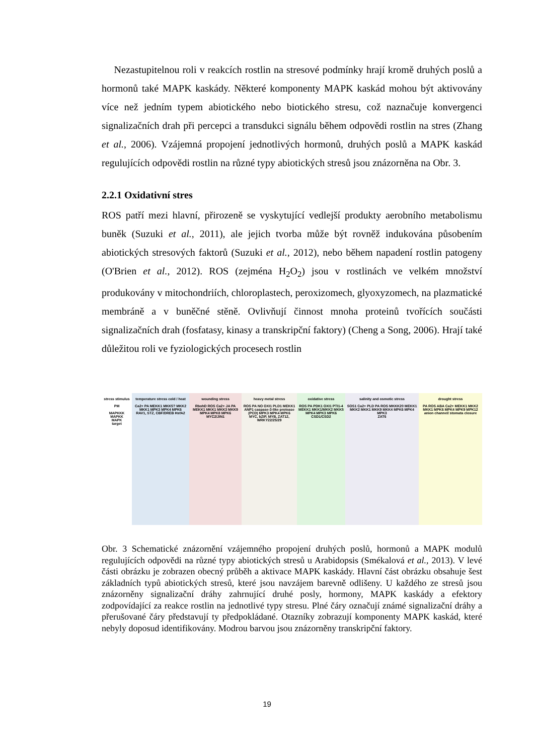Nezastupitelnou roli v reakcích rostlin na stresové podmínky hrají kromě druhých poslů a hormonů také MAPK kaskády. Některé komponenty MAPK kaskád mohou být aktivovány více než jedním typem abiotického nebo biotického stresu, což naznačuje konvergenci signalizačních drah při percepci a transdukci signálu během odpovědi rostlin na stres (Zhang et al., 2006). Vzájemná propojení jednotlivých hormonů, druhých poslů a MAPK kaskád regulujících odpovědi rostlin na různé typy abiotických stresů jsou znázorněna na Obr. 3.
2.2.1 Oxidativní stres
ROS patří mezi hlavní, přirozeně se vyskytující vedlejší produkty aerobního metabolismu buněk (Suzuki et al., 2011), ale jejich tvorba může být rovněž indukována působením abiotických stresových faktorů (Suzuki et al., 2012), nebo během napadení rostlin patogeny (O'Brien et al., 2012). ROS (zejména H<sub>2</sub>O<sub>2</sub>) jsou v rostlinách ve velkém množství produkovány v mitochondriích, chloroplastech, peroxizomech, glyoxyzomech, na plazmatické membráně a v buněčné stěně. Ovlivňují činnost mnoha proteinů tvořících součásti signalizačních drah (fosfatasy, kinasy a transkripční faktory) (Cheng a Song, 2006). Hrají také důležitou roli ve fyziologických procesech rostlin
stress stimulus
PM
MAPKKK
MAPKK
MAPK
target
temperature stress cold / heat
Ca2+ PA MEKK1 MKK5? MKK2 MKK1 MPK3 MPK4 MPK6
RAV1, STZ, CBF/DREB HsfA2
wounding stress
RbohD ROS Ca2+ JA PA MEKK1 MKK1 MKK3 MKK9 MPK4 MPK8 MPK6
MYC2/JIN1
heavy metal stress
ROS PA NO OXI1 PLD1 MEKK1 ANP1 caspase-3-like protease (PCD) MPK3 MPK4 MPK6
MYC, bZIP, MYB, ZAT12, WRKY22/25/29
oxidative stress
ROS PA PDK1 OXI1 PTI1-4 MEKK1 MKK1/MKK2 MKK5 MPK4 MPK3 MPK6
CSD1/CSD2
salinity and osmotic stress
SOS1 Ca2+ PLD PA ROS MKKK20 MEKK1 MKK2 MKK1 MKK9 MKK4 MPK6 MPK4 MPK3
ZAT6
drought stress
PA ROS ABA Ca2+ MEKK1 MKK2 MKK1 MPK6 MPK4 MPK9 MPK12
anion channel/ stomata closure
Obr. 3 Schematické znázornění vzájemného propojení druhých poslů, hormonů a MAPK modulů regulujících odpovědi na různé typy abiotických stresů u Arabidopsis (Smékalová et al., 2013). V levé části obrázku je zobrazen obecný průběh a aktivace MAPK kaskády. Hlavní část obrázku obsahuje šest základních typů abiotických stresů, které jsou navzájem barevně odlišeny. U každého ze stresů jsou znázorněny signalizační dráhy zahrnující druhé posly, hormony, MAPK kaskády a efektory zodpovídající za reakce rostlin na jednotlivé typy stresu. Plné čáry označují známé signalizační dráhy a přerušované čáry představují ty předpokládané. Otazníky zobrazují komponenty MAPK kaskád, které nebyly doposud identifikovány. Modrou barvou jsou znázorněny transkripční faktory.
19